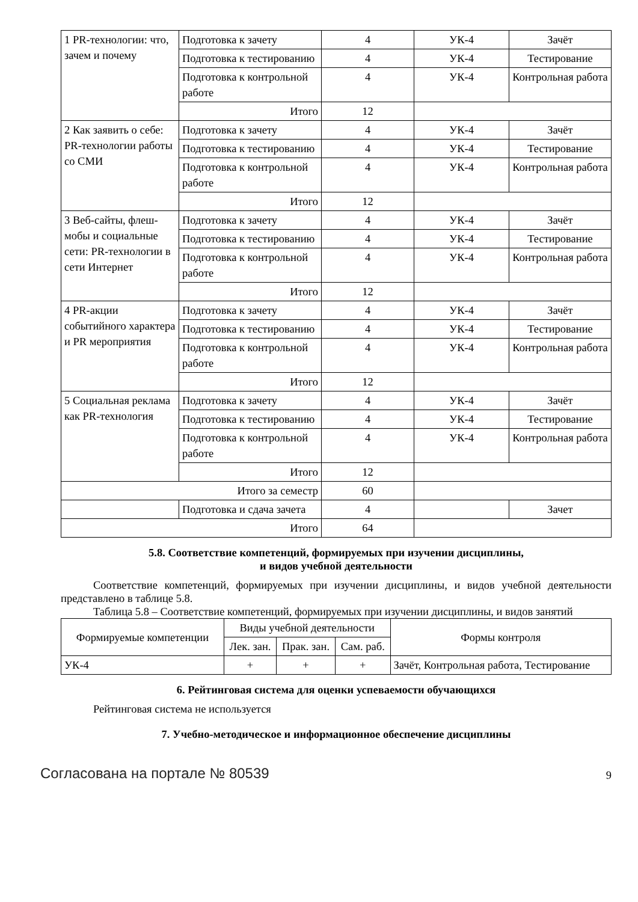| 1 PR-технологии: что, зачем и почему | Подготовка к зачету | 4 | УК-4 | Зачёт |
| | Подготовка к тестированию | 4 | УК-4 | Тестирование |
| | Подготовка к контрольной работе | 4 | УК-4 | Контрольная работа |
| | Итого | 12 | | |
| 2 Как заявить о себе: PR-технологии работы со СМИ | Подготовка к зачету | 4 | УК-4 | Зачёт |
| | Подготовка к тестированию | 4 | УК-4 | Тестирование |
| | Подготовка к контрольной работе | 4 | УК-4 | Контрольная работа |
| | Итого | 12 | | |
| 3 Веб-сайты, флеш-мобы и социальные сети: PR-технологии в сети Интернет | Подготовка к зачету | 4 | УК-4 | Зачёт |
| | Подготовка к тестированию | 4 | УК-4 | Тестирование |
| | Подготовка к контрольной работе | 4 | УК-4 | Контрольная работа |
| | Итого | 12 | | |
| 4 PR-акции событийного характера и PR мероприятия | Подготовка к зачету | 4 | УК-4 | Зачёт |
| | Подготовка к тестированию | 4 | УК-4 | Тестирование |
| | Подготовка к контрольной работе | 4 | УК-4 | Контрольная работа |
| | Итого | 12 | | |
| 5 Социальная реклама как PR-технология | Подготовка к зачету | 4 | УК-4 | Зачёт |
| | Подготовка к тестированию | 4 | УК-4 | Тестирование |
| | Подготовка к контрольной работе | 4 | УК-4 | Контрольная работа |
| | Итого | 12 | | |
| Итого за семестр | | 60 | | |
| | Подготовка и сдача зачета | 4 | | Зачет |
| Итого | | 64 | | |
5.8. Соответствие компетенций, формируемых при изучении дисциплины,
и видов учебной деятельности
Соответствие компетенций, формируемых при изучении дисциплины, и видов учебной деятельности представлено в таблице 5.8.
Таблица 5.8 – Соответствие компетенций, формируемых при изучении дисциплины, и видов занятий
| Формируемые компетенции | Виды учебной деятельности | | | Формы контроля |
| --- | --- | --- | --- | --- |
| | Лек. зан. | Прак. зан. | Сам. раб. | |
| УК-4 | + | + | + | Зачёт, Контрольная работа, Тестирование |
6. Рейтинговая система для оценки успеваемости обучающихся
Рейтинговая система не используется
7. Учебно-методическое и информационное обеспечение дисциплины
Согласована на портале № 80539 9